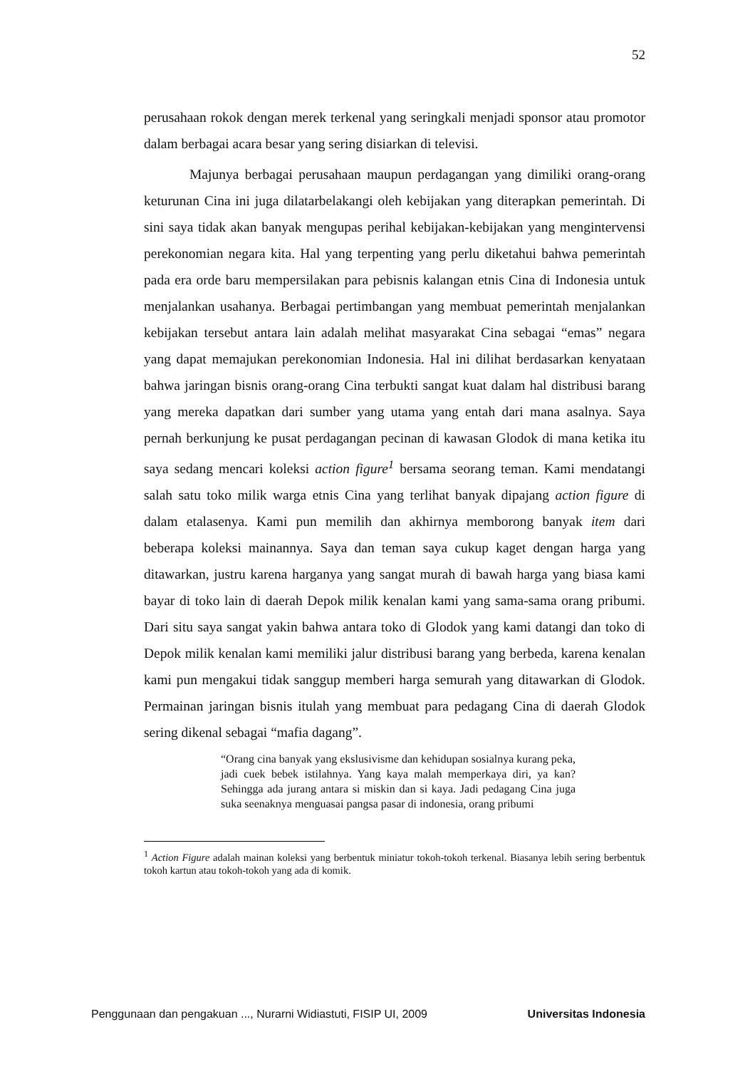52
perusahaan rokok dengan merek terkenal yang seringkali menjadi sponsor atau promotor dalam berbagai acara besar yang sering disiarkan di televisi.
Majunya berbagai perusahaan maupun perdagangan yang dimiliki orang-orang keturunan Cina ini juga dilatarbelakangi oleh kebijakan yang diterapkan pemerintah. Di sini saya tidak akan banyak mengupas perihal kebijakan-kebijakan yang mengintervensi perekonomian negara kita. Hal yang terpenting yang perlu diketahui bahwa pemerintah pada era orde baru mempersilakan para pebisnis kalangan etnis Cina di Indonesia untuk menjalankan usahanya. Berbagai pertimbangan yang membuat pemerintah menjalankan kebijakan tersebut antara lain adalah melihat masyarakat Cina sebagai “emas” negara yang dapat memajukan perekonomian Indonesia. Hal ini dilihat berdasarkan kenyataan bahwa jaringan bisnis orang-orang Cina terbukti sangat kuat dalam hal distribusi barang yang mereka dapatkan dari sumber yang utama yang entah dari mana asalnya. Saya pernah berkunjung ke pusat perdagangan pecinan di kawasan Glodok di mana ketika itu saya sedang mencari koleksi action figure<sup>1</sup> bersama seorang teman. Kami mendatangi salah satu toko milik warga etnis Cina yang terlihat banyak dipajang action figure di dalam etalasenya. Kami pun memilih dan akhirnya memborong banyak item dari beberapa koleksi mainannya. Saya dan teman saya cukup kaget dengan harga yang ditawarkan, justru karena harganya yang sangat murah di bawah harga yang biasa kami bayar di toko lain di daerah Depok milik kenalan kami yang sama-sama orang pribumi. Dari situ saya sangat yakin bahwa antara toko di Glodok yang kami datangi dan toko di Depok milik kenalan kami memiliki jalur distribusi barang yang berbeda, karena kenalan kami pun mengakui tidak sanggup memberi harga semurah yang ditawarkan di Glodok. Permainan jaringan bisnis itulah yang membuat para pedagang Cina di daerah Glodok sering dikenal sebagai “mafia dagang”.
“Orang cina banyak yang ekslusivisme dan kehidupan sosialnya kurang peka, jadi cuek bebek istilahnya. Yang kaya malah memperkaya diri, ya kan? Sehingga ada jurang antara si miskin dan si kaya. Jadi pedagang Cina juga suka seenaknya menguasai pangsa pasar di indonesia, orang pribumi
<sup>1</sup> Action Figure adalah mainan koleksi yang berbentuk miniatur tokoh-tokoh terkenal. Biasanya lebih sering berbentuk tokoh kartun atau tokoh-tokoh yang ada di komik.
Penggunaan dan pengakuan ..., Nurarni Widiastuti, FISIP UI, 2009 Universitas Indonesia